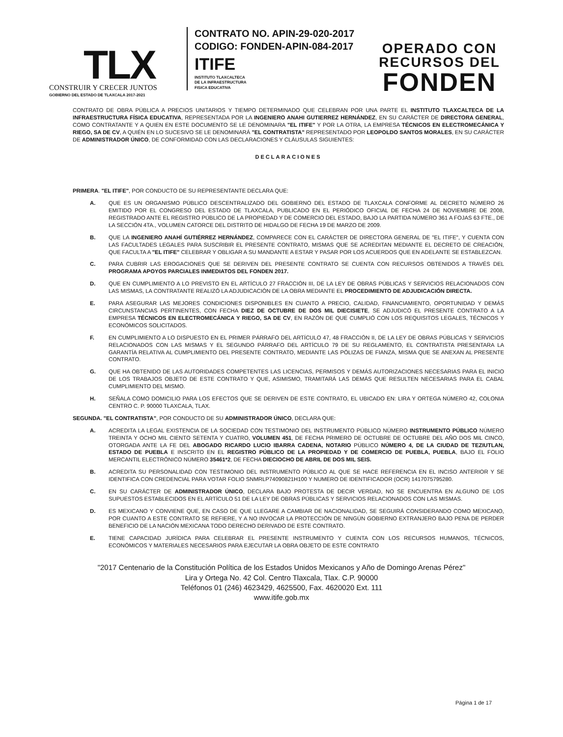TLX
CONSTRUIR Y CRECER JUNTOS
GOBIERNO DEL ESTADO DE TLAXCALA 2017-2021
CONTRATO NO. APIN-29-020-2017
CODIGO: FONDEN-APIN-084-2017
ITIFE
INSTITUTO TLAXCALTECA
DE LA INFRAESTRUCTURA
FISICA EDUCATIVA
OPERADO CON
RECURSOS DEL
FONDEN
CONTRATO DE OBRA PÚBLICA A PRECIOS UNITARIOS Y TIEMPO DETERMINADO QUE CELEBRAN POR UNA PARTE EL INSTITUTO TLAXCALTECA DE LA INFRAESTRUCTURA FÍSICA EDUCATIVA, REPRESENTADA POR LA INGENIERO ANAHI GUTIERREZ HERNÁNDEZ, EN SU CARÁCTER DE DIRECTORA GENERAL, COMO CONTRATANTE Y A QUIEN EN ESTE DOCUMENTO SE LE DENOMINARA "EL ITIFE" Y POR LA OTRA, LA EMPRESA TÉCNICOS EN ELECTROMECÁNICA Y RIEGO, SA DE CV, A QUIÉN EN LO SUCESIVO SE LE DENOMINARÁ "EL CONTRATISTA" REPRESENTADO POR LEOPOLDO SANTOS MORALES, EN SU CARÁCTER DE ADMINISTRADOR ÚNICO, DE CONFORMIDAD CON LAS DECLARACIONES Y CLÁUSULAS SIGUIENTES:
DECLARACIONES
PRIMERA. "EL ITIFE", POR CONDUCTO DE SU REPRESENTANTE DECLARA QUE:
A. QUE ES UN ORGANISMO PÚBLICO DESCENTRALIZADO DEL GOBIERNO DEL ESTADO DE TLAXCALA CONFORME AL DECRETO NÚMERO 26 EMITIDO POR EL CONGRESO DEL ESTADO DE TLAXCALA, PUBLICADO EN EL PERIÓDICO OFICIAL DE FECHA 24 DE NOVIEMBRE DE 2008, REGISTRADO ANTE EL REGISTRO PÚBLICO DE LA PROPIEDAD Y DE COMERCIO DEL ESTADO, BAJO LA PARTIDA NÚMERO 361 A FOJAS 63 FTE., DE LA SECCIÓN 4TA., VOLUMEN CATORCE DEL DISTRITO DE HIDALGO DE FECHA 19 DE MARZO DE 2009.
B. QUE LA INGENIERO ANAHÍ GUTIÉRREZ HERNÁNDEZ, COMPARECE CON EL CARÁCTER DE DIRECTORA GENERAL DE "EL ITIFE", Y CUENTA CON LAS FACULTADES LEGALES PARA SUSCRIBIR EL PRESENTE CONTRATO, MISMAS QUE SE ACREDITAN MEDIANTE EL DECRETO DE CREACIÓN, QUE FACULTA A "EL ITIFE" CELEBRAR Y OBLIGAR A SU MANDANTE A ESTAR Y PASAR POR LOS ACUERDOS QUE EN ADELANTE SE ESTABLEZCAN.
C. PARA CUBRIR LAS EROGACIONES QUE SE DERIVEN DEL PRESENTE CONTRATO SE CUENTA CON RECURSOS OBTENIDOS A TRAVÉS DEL PROGRAMA APOYOS PARCIALES INMEDIATOS DEL FONDEN 2017.
D. QUE EN CUMPLIMIENTO A LO PREVISTO EN EL ARTÍCULO 27 FRACCIÓN III, DE LA LEY DE OBRAS PÚBLICAS Y SERVICIOS RELACIONADOS CON LAS MISMAS, LA CONTRATANTE REALIZÓ LA ADJUDICACIÓN DE LA OBRA MEDIANTE EL PROCEDIMIENTO DE ADJUDICACIÓN DIRECTA.
E. PARA ASEGURAR LAS MEJORES CONDICIONES DISPONIBLES EN CUANTO A PRECIO, CALIDAD, FINANCIAMIENTO, OPORTUNIDAD Y DEMÁS CIRCUNSTANCIAS PERTINENTES, CON FECHA DIEZ DE OCTUBRE DE DOS MIL DIECISIETE, SE ADJUDICÓ EL PRESENTE CONTRATO A LA EMPRESA TÉCNICOS EN ELECTROMECÁNICA Y RIEGO, SA DE CV, EN RAZÓN DE QUE CUMPLIÓ CON LOS REQUISITOS LEGALES, TÉCNICOS Y ECONÓMICOS SOLICITADOS.
F. EN CUMPLIMIENTO A LO DISPUESTO EN EL PRIMER PÁRRAFO DEL ARTÍCULO 47, 48 FRACCIÓN II, DE LA LEY DE OBRAS PÚBLICAS Y SERVICIOS RELACIONADOS CON LAS MISMAS Y EL SEGUNDO PÁRRAFO DEL ARTÍCULO 79 DE SU REGLAMENTO, EL CONTRATISTA PRESENTARA LA GARANTÍA RELATIVA AL CUMPLIMIENTO DEL PRESENTE CONTRATO, MEDIANTE LAS PÓLIZAS DE FIANZA, MISMA QUE SE ANEXAN AL PRESENTE CONTRATO.
G. QUE HA OBTENIDO DE LAS AUTORIDADES COMPETENTES LAS LICENCIAS, PERMISOS Y DEMÁS AUTORIZACIONES NECESARIAS PARA EL INICIO DE LOS TRABAJOS OBJETO DE ESTE CONTRATO Y QUE, ASIMISMO, TRAMITARÁ LAS DEMÁS QUE RESULTEN NECESARIAS PARA EL CABAL CUMPLIMIENTO DEL MISMO.
H. SEÑALA COMO DOMICILIO PARA LOS EFECTOS QUE SE DERIVEN DE ESTE CONTRATO, EL UBICADO EN: LIRA Y ORTEGA NÚMERO 42, COLONIA CENTRO C. P. 90000 TLAXCALA, TLAX.
SEGUNDA. "EL CONTRATISTA", POR CONDUCTO DE SU ADMINISTRADOR ÚNICO, DECLARA QUE:
A. ACREDITA LA LEGAL EXISTENCIA DE LA SOCIEDAD CON TESTIMONIO DEL INSTRUMENTO PÚBLICO NÚMERO INSTRUMENTO PÚBLICO NÚMERO TREINTA Y OCHO MIL CIENTO SETENTA Y CUATRO, VOLUMEN 451, DE FECHA PRIMERO DE OCTUBRE DE OCTUBRE DEL AÑO DOS MIL CINCO, OTORGADA ANTE LA FE DEL ABOGADO RICARDO LUCIO IBARRA CADENA, NOTARIO PÚBLICO NÚMERO 4, DE LA CIUDAD DE TEZIUTLAN, ESTADO DE PUEBLA E INSCRITO EN EL REGISTRO PÚBLICO DE LA PROPIEDAD Y DE COMERCIO DE PUEBLA, PUEBLA, BAJO EL FOLIO MERCANTIL ELECTRÓNICO NÚMERO 35461*2, DE FECHA DIECIOCHO DE ABRIL DE DOS MIL SEIS.
B. ACREDITA SU PERSONALIDAD CON TESTIMONIO DEL INSTRUMENTO PÚBLICO AL QUE SE HACE REFERENCIA EN EL INCISO ANTERIOR Y SE IDENTIFICA CON CREDENCIAL PARA VOTAR FOLIO SNMRLP74090821H100 Y NUMERO DE IDENTIFICADOR (OCR) 1417075795280.
C. EN SU CARÁCTER DE ADMINISTRADOR ÚNICO, DECLARA BAJO PROTESTA DE DECIR VERDAD, NO SE ENCUENTRA EN ALGUNO DE LOS SUPUESTOS ESTABLECIDOS EN EL ARTÍCULO 51 DE LA LEY DE OBRAS PÚBLICAS Y SERVICIOS RELACIONADOS CON LAS MISMAS.
D. ES MEXICANO Y CONVIENE QUE, EN CASO DE QUE LLEGARE A CAMBIAR DE NACIONALIDAD, SE SEGUIRÁ CONSIDERANDO COMO MEXICANO, POR CUANTO A ESTE CONTRATO SE REFIERE, Y A NO INVOCAR LA PROTECCIÓN DE NINGÚN GOBIERNO EXTRANJERO BAJO PENA DE PERDER BENEFICIO DE LA NACIÓN MEXICANA TODO DERECHO DERIVADO DE ESTE CONTRATO.
E. TIENE CAPACIDAD JURÍDICA PARA CELEBRAR EL PRESENTE INSTRUMENTO Y CUENTA CON LOS RECURSOS HUMANOS, TÉCNICOS, ECONÓMICOS Y MATERIALES NECESARIOS PARA EJECUTAR LA OBRA OBJETO DE ESTE CONTRATO
"2017 Centenario de la Constitución Política de los Estados Unidos Mexicanos y Año de Domingo Arenas Pérez"
Lira y Ortega No. 42 Col. Centro Tlaxcala, Tlax. C.P. 90000
Teléfonos 01 (246) 4623429, 4625500, Fax. 4620020 Ext. 111
www.itife.gob.mx
Página 1 de 17